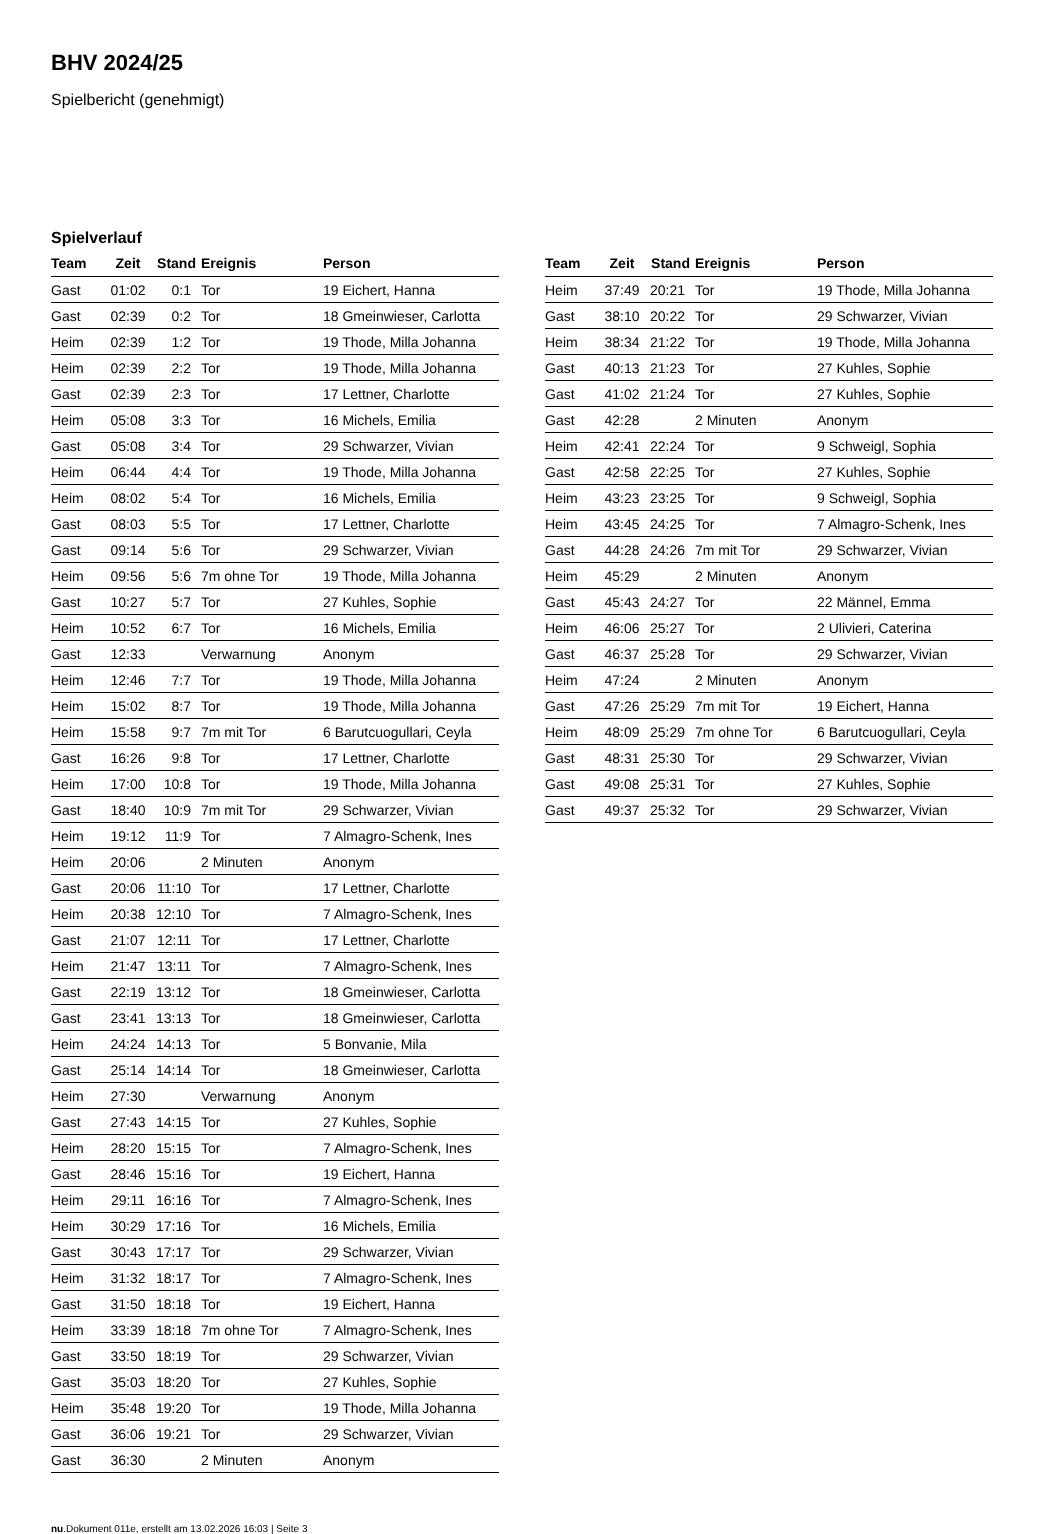BHV 2024/25
Spielbericht (genehmigt)
Spielverlauf
| Team | Zeit | Stand | Ereignis | Person |
| --- | --- | --- | --- | --- |
| Gast | 01:02 | 0:1 | Tor | 19 Eichert, Hanna |
| Gast | 02:39 | 0:2 | Tor | 18 Gmeinwieser, Carlotta |
| Heim | 02:39 | 1:2 | Tor | 19 Thode, Milla Johanna |
| Heim | 02:39 | 2:2 | Tor | 19 Thode, Milla Johanna |
| Gast | 02:39 | 2:3 | Tor | 17 Lettner, Charlotte |
| Heim | 05:08 | 3:3 | Tor | 16 Michels, Emilia |
| Gast | 05:08 | 3:4 | Tor | 29 Schwarzer, Vivian |
| Heim | 06:44 | 4:4 | Tor | 19 Thode, Milla Johanna |
| Heim | 08:02 | 5:4 | Tor | 16 Michels, Emilia |
| Gast | 08:03 | 5:5 | Tor | 17 Lettner, Charlotte |
| Gast | 09:14 | 5:6 | Tor | 29 Schwarzer, Vivian |
| Heim | 09:56 | 5:6 | 7m ohne Tor | 19 Thode, Milla Johanna |
| Gast | 10:27 | 5:7 | Tor | 27 Kuhles, Sophie |
| Heim | 10:52 | 6:7 | Tor | 16 Michels, Emilia |
| Gast | 12:33 | | Verwarnung | Anonym |
| Heim | 12:46 | 7:7 | Tor | 19 Thode, Milla Johanna |
| Heim | 15:02 | 8:7 | Tor | 19 Thode, Milla Johanna |
| Heim | 15:58 | 9:7 | 7m mit Tor | 6 Barutcuogullari, Ceyla |
| Gast | 16:26 | 9:8 | Tor | 17 Lettner, Charlotte |
| Heim | 17:00 | 10:8 | Tor | 19 Thode, Milla Johanna |
| Gast | 18:40 | 10:9 | 7m mit Tor | 29 Schwarzer, Vivian |
| Heim | 19:12 | 11:9 | Tor | 7 Almagro-Schenk, Ines |
| Heim | 20:06 | | 2 Minuten | Anonym |
| Gast | 20:06 | 11:10 | Tor | 17 Lettner, Charlotte |
| Heim | 20:38 | 12:10 | Tor | 7 Almagro-Schenk, Ines |
| Gast | 21:07 | 12:11 | Tor | 17 Lettner, Charlotte |
| Heim | 21:47 | 13:11 | Tor | 7 Almagro-Schenk, Ines |
| Gast | 22:19 | 13:12 | Tor | 18 Gmeinwieser, Carlotta |
| Gast | 23:41 | 13:13 | Tor | 18 Gmeinwieser, Carlotta |
| Heim | 24:24 | 14:13 | Tor | 5 Bonvanie, Mila |
| Gast | 25:14 | 14:14 | Tor | 18 Gmeinwieser, Carlotta |
| Heim | 27:30 | | Verwarnung | Anonym |
| Gast | 27:43 | 14:15 | Tor | 27 Kuhles, Sophie |
| Heim | 28:20 | 15:15 | Tor | 7 Almagro-Schenk, Ines |
| Gast | 28:46 | 15:16 | Tor | 19 Eichert, Hanna |
| Heim | 29:11 | 16:16 | Tor | 7 Almagro-Schenk, Ines |
| Heim | 30:29 | 17:16 | Tor | 16 Michels, Emilia |
| Gast | 30:43 | 17:17 | Tor | 29 Schwarzer, Vivian |
| Heim | 31:32 | 18:17 | Tor | 7 Almagro-Schenk, Ines |
| Gast | 31:50 | 18:18 | Tor | 19 Eichert, Hanna |
| Heim | 33:39 | 18:18 | 7m ohne Tor | 7 Almagro-Schenk, Ines |
| Gast | 33:50 | 18:19 | Tor | 29 Schwarzer, Vivian |
| Gast | 35:03 | 18:20 | Tor | 27 Kuhles, Sophie |
| Heim | 35:48 | 19:20 | Tor | 19 Thode, Milla Johanna |
| Gast | 36:06 | 19:21 | Tor | 29 Schwarzer, Vivian |
| Gast | 36:30 | | 2 Minuten | Anonym |
| Team | Zeit | Stand | Ereignis | Person |
| --- | --- | --- | --- | --- |
| Heim | 37:49 | 20:21 | Tor | 19 Thode, Milla Johanna |
| Gast | 38:10 | 20:22 | Tor | 29 Schwarzer, Vivian |
| Heim | 38:34 | 21:22 | Tor | 19 Thode, Milla Johanna |
| Gast | 40:13 | 21:23 | Tor | 27 Kuhles, Sophie |
| Gast | 41:02 | 21:24 | Tor | 27 Kuhles, Sophie |
| Gast | 42:28 | | 2 Minuten | Anonym |
| Heim | 42:41 | 22:24 | Tor | 9 Schweigl, Sophia |
| Gast | 42:58 | 22:25 | Tor | 27 Kuhles, Sophie |
| Heim | 43:23 | 23:25 | Tor | 9 Schweigl, Sophia |
| Heim | 43:45 | 24:25 | Tor | 7 Almagro-Schenk, Ines |
| Gast | 44:28 | 24:26 | 7m mit Tor | 29 Schwarzer, Vivian |
| Heim | 45:29 | | 2 Minuten | Anonym |
| Gast | 45:43 | 24:27 | Tor | 22 Männel, Emma |
| Heim | 46:06 | 25:27 | Tor | 2 Ulivieri, Caterina |
| Gast | 46:37 | 25:28 | Tor | 29 Schwarzer, Vivian |
| Heim | 47:24 | | 2 Minuten | Anonym |
| Gast | 47:26 | 25:29 | 7m mit Tor | 19 Eichert, Hanna |
| Heim | 48:09 | 25:29 | 7m ohne Tor | 6 Barutcuogullari, Ceyla |
| Gast | 48:31 | 25:30 | Tor | 29 Schwarzer, Vivian |
| Gast | 49:08 | 25:31 | Tor | 27 Kuhles, Sophie |
| Gast | 49:37 | 25:32 | Tor | 29 Schwarzer, Vivian |
nu.Dokument 011e, erstellt am 13.02.2026 16:03 | Seite 3